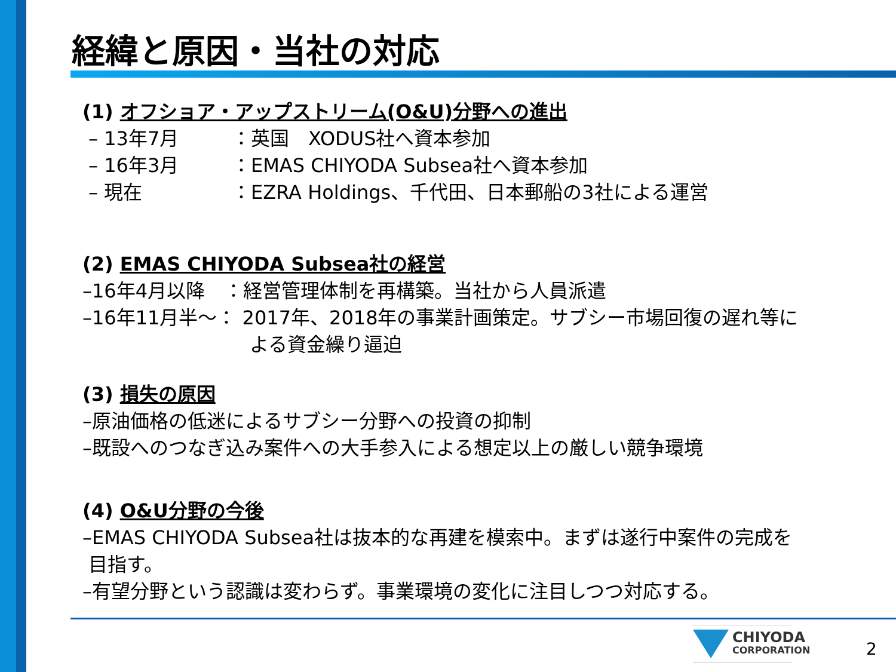経緯と原因・当社の対応
(1) オフショア・アップストリーム(O&U)分野への進出
– 13年7月 ：英国　XODUS社へ資本参加
– 16年3月 ：EMAS CHIYODA Subsea社へ資本参加
– 現在 ：EZRA Holdings、千代田、日本郵船の3社による運営
(2) EMAS CHIYODA Subsea社の経営
–16年4月以降　：経営管理体制を再構築。当社から人員派遣
–16年11月半～： 2017年、2018年の事業計画策定。サブシー市場回復の遅れ等に
よる資金繰り逼迫
(3) 損失の原因
–原油価格の低迷によるサブシー分野への投資の抑制
–既設へのつなぎ込み案件への大手参入による想定以上の厳しい競争環境
(4) O&U分野の今後
–EMAS CHIYODA Subsea社は抜本的な再建を模索中。まずは遂行中案件の完成を
目指す。
–有望分野という認識は変わらず。事業環境の変化に注目しつつ対応する。
CHIYODA
CORPORATION
2